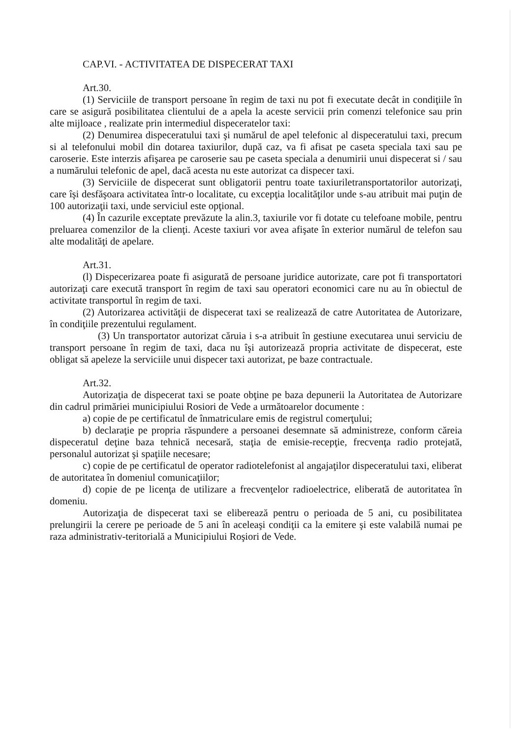CAP.VI. - ACTIVITATEA DE DISPECERAT TAXI
Art.30.
(1) Serviciile de transport persoane în regim de taxi nu pot fi executate decât in condiţiile în care se asigură posibilitatea clientului de a apela la aceste servicii prin comenzi telefonice sau prin alte mijloace , realizate prin intermediul dispeceratelor taxi:
(2) Denumirea dispeceratului taxi şi numărul de apel telefonic al dispeceratului taxi, precum si al telefonului mobil din dotarea taxiurilor, după caz, va fi afisat pe caseta speciala taxi sau pe caroserie. Este interzis afişarea pe caroserie sau pe caseta speciala a denumirii unui dispecerat si / sau a numărului telefonic de apel, dacă acesta nu este autorizat ca dispecer taxi.
(3) Serviciile de dispecerat sunt obligatorii pentru toate taxiuriletransportatorilor autorizaţi, care îşi desfăşoara activitatea într-o localitate, cu excepţia localităţilor unde s-au atribuit mai puţin de 100 autorizaţii taxi, unde serviciul este opţional.
(4) În cazurile exceptate prevăzute la alin.3, taxiurile vor fi dotate cu telefoane mobile, pentru preluarea comenzilor de la clienţi. Aceste taxiuri vor avea afişate în exterior numărul de telefon sau alte modalităţi de apelare.
Art.31.
(l) Dispecerizarea poate fi asigurată de persoane juridice autorizate, care pot fi transportatori autorizaţi care execută transport în regim de taxi sau operatori economici care nu au în obiectul de activitate transportul în regim de taxi.
(2) Autorizarea activităţii de dispecerat taxi se realizează de catre Autoritatea de Autorizare, în condiţiile prezentului regulament.
(3) Un transportator autorizat căruia i s-a atribuit în gestiune executarea unui serviciu de transport persoane în regim de taxi, daca nu îşi autorizează propria activitate de dispecerat, este obligat să apeleze la serviciile unui dispecer taxi autorizat, pe baze contractuale.
Art.32.
Autorizaţia de dispecerat taxi se poate obţine pe baza depunerii la Autoritatea de Autorizare din cadrul primăriei municipiului Rosiori de Vede a următoarelor documente :
a) copie de pe certificatul de înmatriculare emis de registrul comerţului;
b) declaraţie pe propria răspundere a persoanei desemnate să administreze, conform căreia dispeceratul deţine baza tehnică necesară, staţia de emisie-recepţie, frecvenţa radio protejată, personalul autorizat şi spaţiile necesare;
c) copie de pe certificatul de operator radiotelefonist al angajaţilor dispeceratului taxi, eliberat de autoritatea în domeniul comunicaţiilor;
d) copie de pe licenţa de utilizare a frecvenţelor radioelectrice, eliberată de autoritatea în domeniu.
Autorizaţia de dispecerat taxi se eliberează pentru o perioada de 5 ani, cu posibilitatea prelungirii la cerere pe perioade de 5 ani în aceleaşi condiţii ca la emitere şi este valabilă numai pe raza administrativ-teritorială a Municipiului Roşiori de Vede.